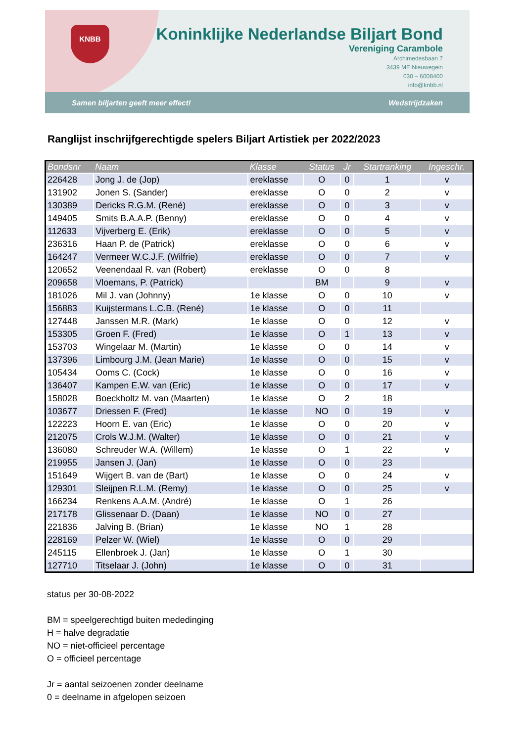KNBB
Koninklijke Nederlandse Biljart Bond
Vereniging Carambole
Archimedesbaan 7
3439 ME Nieuwegein
030 – 6008400
info@knbb.nl
Samen biljarten geeft meer effect! Wedstrijdzaken
Ranglijst inschrijfgerechtigde spelers Biljart Artistiek per 2022/2023
| Bondsnr | Naam | Klasse | Status | Jr | Startranking | Ingeschr. |
| --- | --- | --- | --- | --- | --- | --- |
| 226428 | Jong J. de (Jop) | ereklasse | O | 0 | 1 | v |
| 131902 | Jonen S. (Sander) | ereklasse | O | 0 | 2 | v |
| 130389 | Dericks R.G.M. (René) | ereklasse | O | 0 | 3 | v |
| 149405 | Smits B.A.A.P. (Benny) | ereklasse | O | 0 | 4 | v |
| 112633 | Vijverberg E. (Erik) | ereklasse | O | 0 | 5 | v |
| 236316 | Haan P. de (Patrick) | ereklasse | O | 0 | 6 | v |
| 164247 | Vermeer W.C.J.F. (Wilfrie) | ereklasse | O | 0 | 7 | v |
| 120652 | Veenendaal R. van (Robert) | ereklasse | O | 0 | 8 | |
| 209658 | Vloemans, P. (Patrick) | | BM | | 9 | v |
| 181026 | Mil J. van (Johnny) | 1e klasse | O | 0 | 10 | v |
| 156883 | Kuijstermans L.C.B. (René) | 1e klasse | O | 0 | 11 | |
| 127448 | Janssen M.R. (Mark) | 1e klasse | O | 0 | 12 | v |
| 153305 | Groen F. (Fred) | 1e klasse | O | 1 | 13 | v |
| 153703 | Wingelaar M. (Martin) | 1e klasse | O | 0 | 14 | v |
| 137396 | Limbourg J.M. (Jean Marie) | 1e klasse | O | 0 | 15 | v |
| 105434 | Ooms C. (Cock) | 1e klasse | O | 0 | 16 | v |
| 136407 | Kampen E.W. van (Eric) | 1e klasse | O | 0 | 17 | v |
| 158028 | Boeckholtz M. van (Maarten) | 1e klasse | O | 2 | 18 | |
| 103677 | Driessen F. (Fred) | 1e klasse | NO | 0 | 19 | v |
| 122223 | Hoorn E. van (Eric) | 1e klasse | O | 0 | 20 | v |
| 212075 | Crols W.J.M. (Walter) | 1e klasse | O | 0 | 21 | v |
| 136080 | Schreuder W.A. (Willem) | 1e klasse | O | 1 | 22 | v |
| 219955 | Jansen J. (Jan) | 1e klasse | O | 0 | 23 | |
| 151649 | Wijgert B. van de (Bart) | 1e klasse | O | 0 | 24 | v |
| 129301 | Sleijpen R.L.M. (Remy) | 1e klasse | O | 0 | 25 | v |
| 166234 | Renkens A.A.M. (André) | 1e klasse | O | 1 | 26 | |
| 217178 | Glissenaar D. (Daan) | 1e klasse | NO | 0 | 27 | |
| 221836 | Jalving B. (Brian) | 1e klasse | NO | 1 | 28 | |
| 228169 | Pelzer W. (Wiel) | 1e klasse | O | 0 | 29 | |
| 245115 | Ellenbroek J. (Jan) | 1e klasse | O | 1 | 30 | |
| 127710 | Titselaar J. (John) | 1e klasse | O | 0 | 31 | |
status per 30-08-2022
BM = speelgerechtigd buiten mededinging
H = halve degradatie
NO = niet-officieel percentage
O = officieel percentage
Jr = aantal seizoenen zonder deelname
0 = deelname in afgelopen seizoen